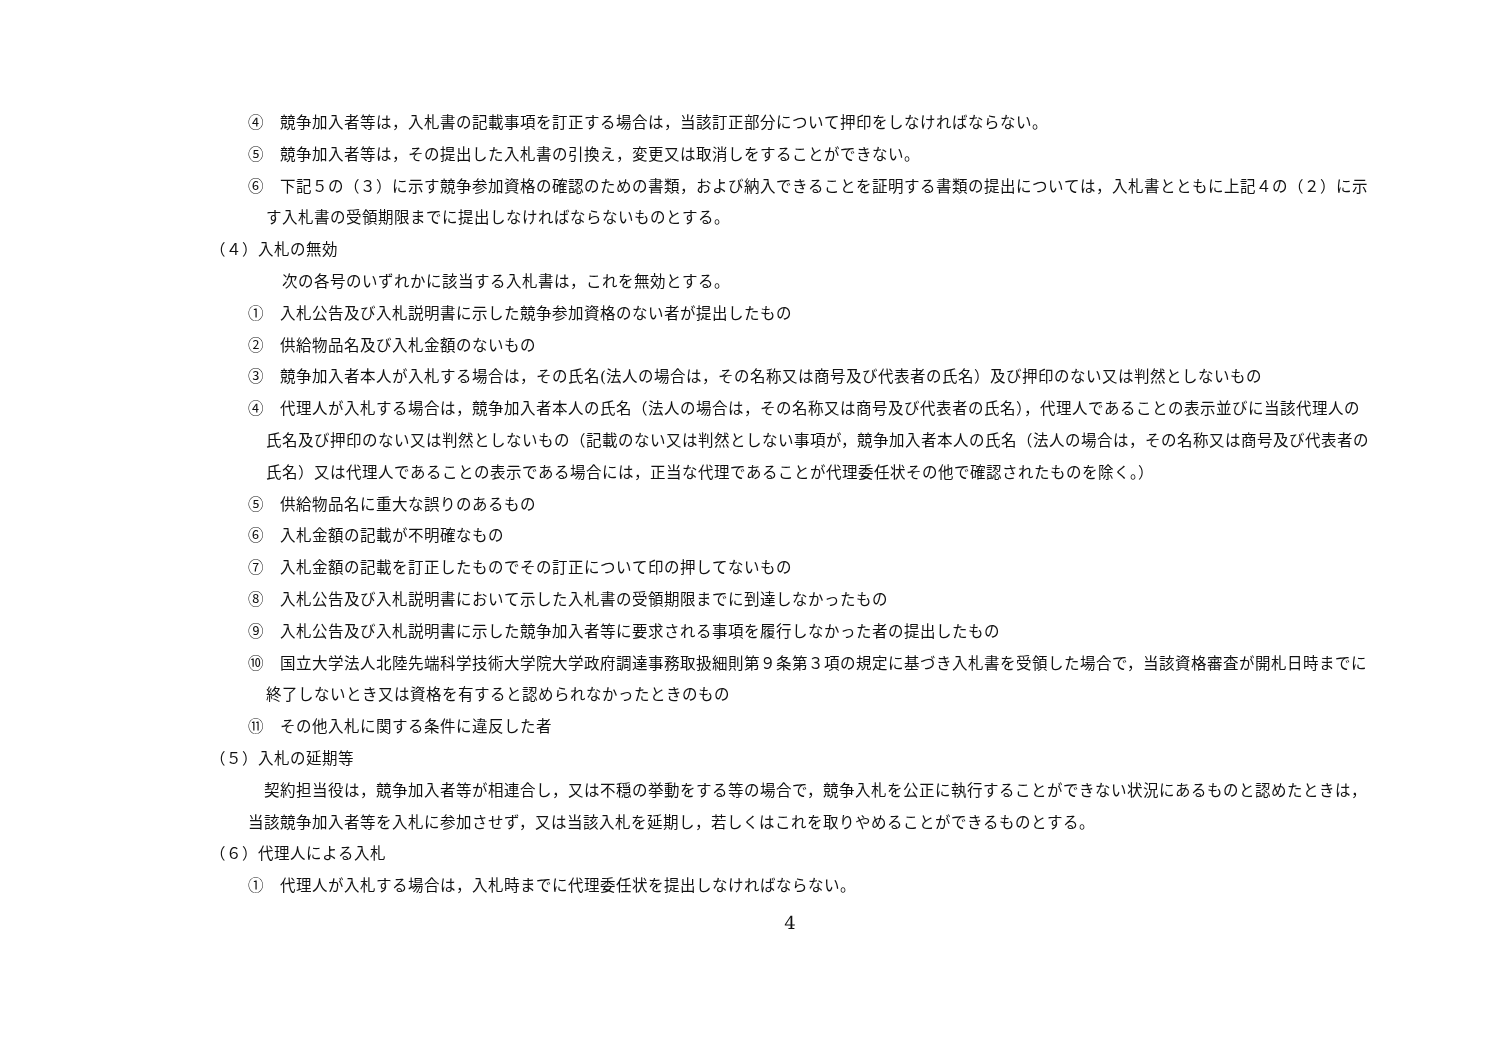④　競争加入者等は，入札書の記載事項を訂正する場合は，当該訂正部分について押印をしなければならない。
⑤　競争加入者等は，その提出した入札書の引換え，変更又は取消しをすることができない。
⑥　下記５の（３）に示す競争参加資格の確認のための書類，および納入できることを証明する書類の提出については，入札書とともに上記４の（２）に示す入札書の受領期限までに提出しなければならないものとする。
（４）入札の無効
次の各号のいずれかに該当する入札書は，これを無効とする。
①　入札公告及び入札説明書に示した競争参加資格のない者が提出したもの
②　供給物品名及び入札金額のないもの
③　競争加入者本人が入札する場合は，その氏名(法人の場合は，その名称又は商号及び代表者の氏名）及び押印のない又は判然としないもの
④　代理人が入札する場合は，競争加入者本人の氏名（法人の場合は，その名称又は商号及び代表者の氏名），代理人であることの表示並びに当該代理人の氏名及び押印のない又は判然としないもの（記載のない又は判然としない事項が，競争加入者本人の氏名（法人の場合は，その名称又は商号及び代表者の氏名）又は代理人であることの表示である場合には，正当な代理であることが代理委任状その他で確認されたものを除く。）
⑤　供給物品名に重大な誤りのあるもの
⑥　入札金額の記載が不明確なもの
⑦　入札金額の記載を訂正したものでその訂正について印の押してないもの
⑧　入札公告及び入札説明書において示した入札書の受領期限までに到達しなかったもの
⑨　入札公告及び入札説明書に示した競争加入者等に要求される事項を履行しなかった者の提出したもの
⑩　国立大学法人北陸先端科学技術大学院大学政府調達事務取扱細則第９条第３項の規定に基づき入札書を受領した場合で，当該資格審査が開札日時までに終了しないとき又は資格を有すると認められなかったときのもの
⑪　その他入札に関する条件に違反した者
（５）入札の延期等
契約担当役は，競争加入者等が相連合し，又は不穏の挙動をする等の場合で，競争入札を公正に執行することができない状況にあるものと認めたときは，当該競争加入者等を入札に参加させず，又は当該入札を延期し，若しくはこれを取りやめることができるものとする。
（６）代理人による入札
①　代理人が入札する場合は，入札時までに代理委任状を提出しなければならない。
4